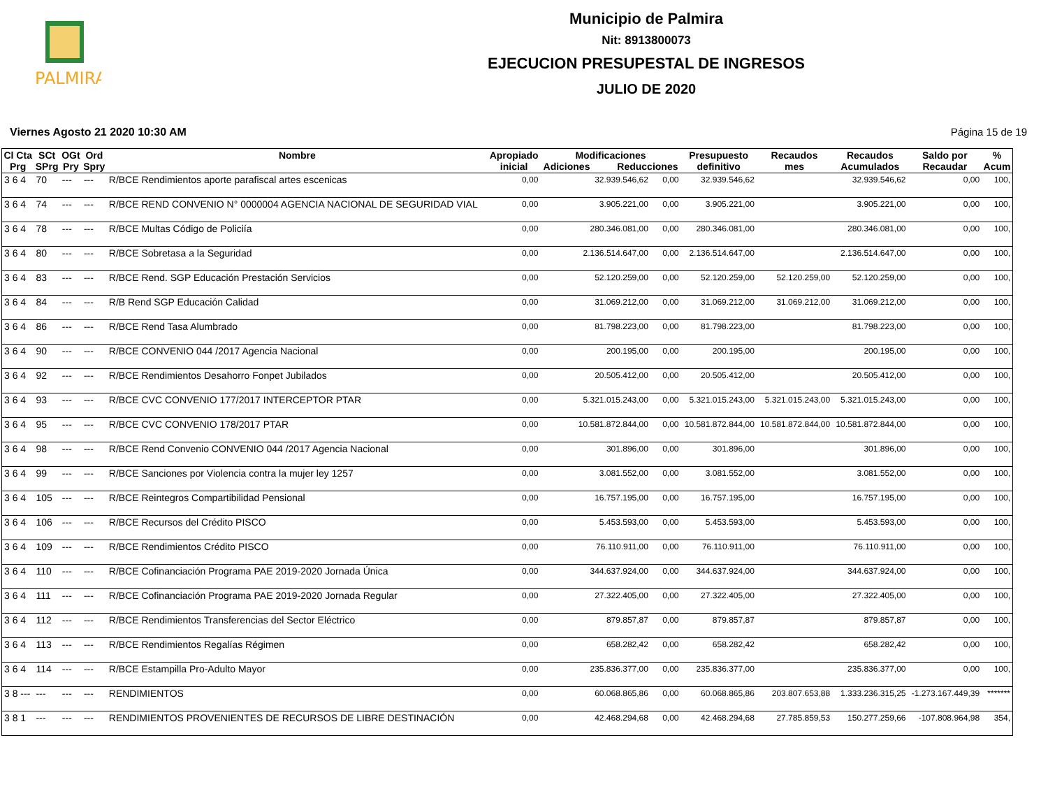PALMIRA
Municipio de Palmira
Nit: 8913800073
EJECUCION PRESUPESTAL DE INGRESOS
JULIO DE 2020
Viernes Agosto 21 2020 10:30 AM Página 15 de 19
| Cl Cta Prg | SCt SPrg | OGt Pry | Ord Spry | Nombre | Apropiado inicial | Modificaciones Adiciones Reducciones | | Presupuesto definitivo | Recaudos mes | Recaudos Acumulados | Saldo por Recaudar | % Acum |
| --- | --- | --- | --- | --- | --- | --- | --- | --- | --- | --- | --- | --- |
| 3 6 4 | 70 | --- | --- | R/BCE Rendimientos aporte parafiscal artes escenicas | 0,00 | 32.939.546,62 | 0,00 | 32.939.546,62 | | 32.939.546,62 | 0,00 | 100, |
| 3 6 4 | 74 | --- | --- | R/BCE REND CONVENIO N° 0000004 AGENCIA NACIONAL DE SEGURIDAD VIAL | 0,00 | 3.905.221,00 | 0,00 | 3.905.221,00 | | 3.905.221,00 | 0,00 | 100, |
| 3 6 4 | 78 | --- | --- | R/BCE Multas Código de Policiía | 0,00 | 280.346.081,00 | 0,00 | 280.346.081,00 | | 280.346.081,00 | 0,00 | 100, |
| 3 6 4 | 80 | --- | --- | R/BCE Sobretasa a la Seguridad | 0,00 | 2.136.514.647,00 | 0,00 | 2.136.514.647,00 | | 2.136.514.647,00 | 0,00 | 100, |
| 3 6 4 | 83 | --- | --- | R/BCE Rend. SGP Educación Prestación Servicios | 0,00 | 52.120.259,00 | 0,00 | 52.120.259,00 | 52.120.259,00 | 52.120.259,00 | 0,00 | 100, |
| 3 6 4 | 84 | --- | --- | R/B Rend SGP Educación Calidad | 0,00 | 31.069.212,00 | 0,00 | 31.069.212,00 | 31.069.212,00 | 31.069.212,00 | 0,00 | 100, |
| 3 6 4 | 86 | --- | --- | R/BCE Rend Tasa Alumbrado | 0,00 | 81.798.223,00 | 0,00 | 81.798.223,00 | | 81.798.223,00 | 0,00 | 100, |
| 3 6 4 | 90 | --- | --- | R/BCE CONVENIO 044 /2017 Agencia Nacional | 0,00 | 200.195,00 | 0,00 | 200.195,00 | | 200.195,00 | 0,00 | 100, |
| 3 6 4 | 92 | --- | --- | R/BCE Rendimientos Desahorro Fonpet Jubilados | 0,00 | 20.505.412,00 | 0,00 | 20.505.412,00 | | 20.505.412,00 | 0,00 | 100, |
| 3 6 4 | 93 | --- | --- | R/BCE CVC CONVENIO 177/2017 INTERCEPTOR PTAR | 0,00 | 5.321.015.243,00 | 0,00 | 5.321.015.243,00 | 5.321.015.243,00 | 5.321.015.243,00 | 0,00 | 100, |
| 3 6 4 | 95 | --- | --- | R/BCE CVC CONVENIO 178/2017 PTAR | 0,00 | 10.581.872.844,00 | 0,00 | 10.581.872.844,00 | 10.581.872.844,00 | 10.581.872.844,00 | 0,00 | 100, |
| 3 6 4 | 98 | --- | --- | R/BCE Rend Convenio CONVENIO 044 /2017 Agencia Nacional | 0,00 | 301.896,00 | 0,00 | 301.896,00 | | 301.896,00 | 0,00 | 100, |
| 3 6 4 | 99 | --- | --- | R/BCE Sanciones por Violencia contra la mujer ley 1257 | 0,00 | 3.081.552,00 | 0,00 | 3.081.552,00 | | 3.081.552,00 | 0,00 | 100, |
| 3 6 4 | 105 | --- | --- | R/BCE Reintegros Compartibilidad Pensional | 0,00 | 16.757.195,00 | 0,00 | 16.757.195,00 | | 16.757.195,00 | 0,00 | 100, |
| 3 6 4 | 106 | --- | --- | R/BCE Recursos del Crédito PISCO | 0,00 | 5.453.593,00 | 0,00 | 5.453.593,00 | | 5.453.593,00 | 0,00 | 100, |
| 3 6 4 | 109 | --- | --- | R/BCE Rendimientos Crédito PISCO | 0,00 | 76.110.911,00 | 0,00 | 76.110.911,00 | | 76.110.911,00 | 0,00 | 100, |
| 3 6 4 | 110 | --- | --- | R/BCE Cofinanciación Programa PAE 2019-2020 Jornada Única | 0,00 | 344.637.924,00 | 0,00 | 344.637.924,00 | | 344.637.924,00 | 0,00 | 100, |
| 3 6 4 | 111 | --- | --- | R/BCE Cofinanciación Programa PAE 2019-2020 Jornada Regular | 0,00 | 27.322.405,00 | 0,00 | 27.322.405,00 | | 27.322.405,00 | 0,00 | 100, |
| 3 6 4 | 112 | --- | --- | R/BCE Rendimientos Transferencias del Sector Eléctrico | 0,00 | 879.857,87 | 0,00 | 879.857,87 | | 879.857,87 | 0,00 | 100, |
| 3 6 4 | 113 | --- | --- | R/BCE Rendimientos Regalías Régimen | 0,00 | 658.282,42 | 0,00 | 658.282,42 | | 658.282,42 | 0,00 | 100, |
| 3 6 4 | 114 | --- | --- | R/BCE Estampilla Pro-Adulto Mayor | 0,00 | 235.836.377,00 | 0,00 | 235.836.377,00 | | 235.836.377,00 | 0,00 | 100, |
| 3 8 --- | --- | --- | --- | RENDIMIENTOS | 0,00 | 60.068.865,86 | 0,00 | 60.068.865,86 | 203.807.653,88 | 1.333.236.315,25 | -1.273.167.449,39 | ******* |
| 3 8 1 | --- | --- | --- | RENDIMIENTOS PROVENIENTES DE RECURSOS DE LIBRE DESTINACIÓN | 0,00 | 42.468.294,68 | 0,00 | 42.468.294,68 | 27.785.859,53 | 150.277.259,66 | -107.808.964,98 | 354, |